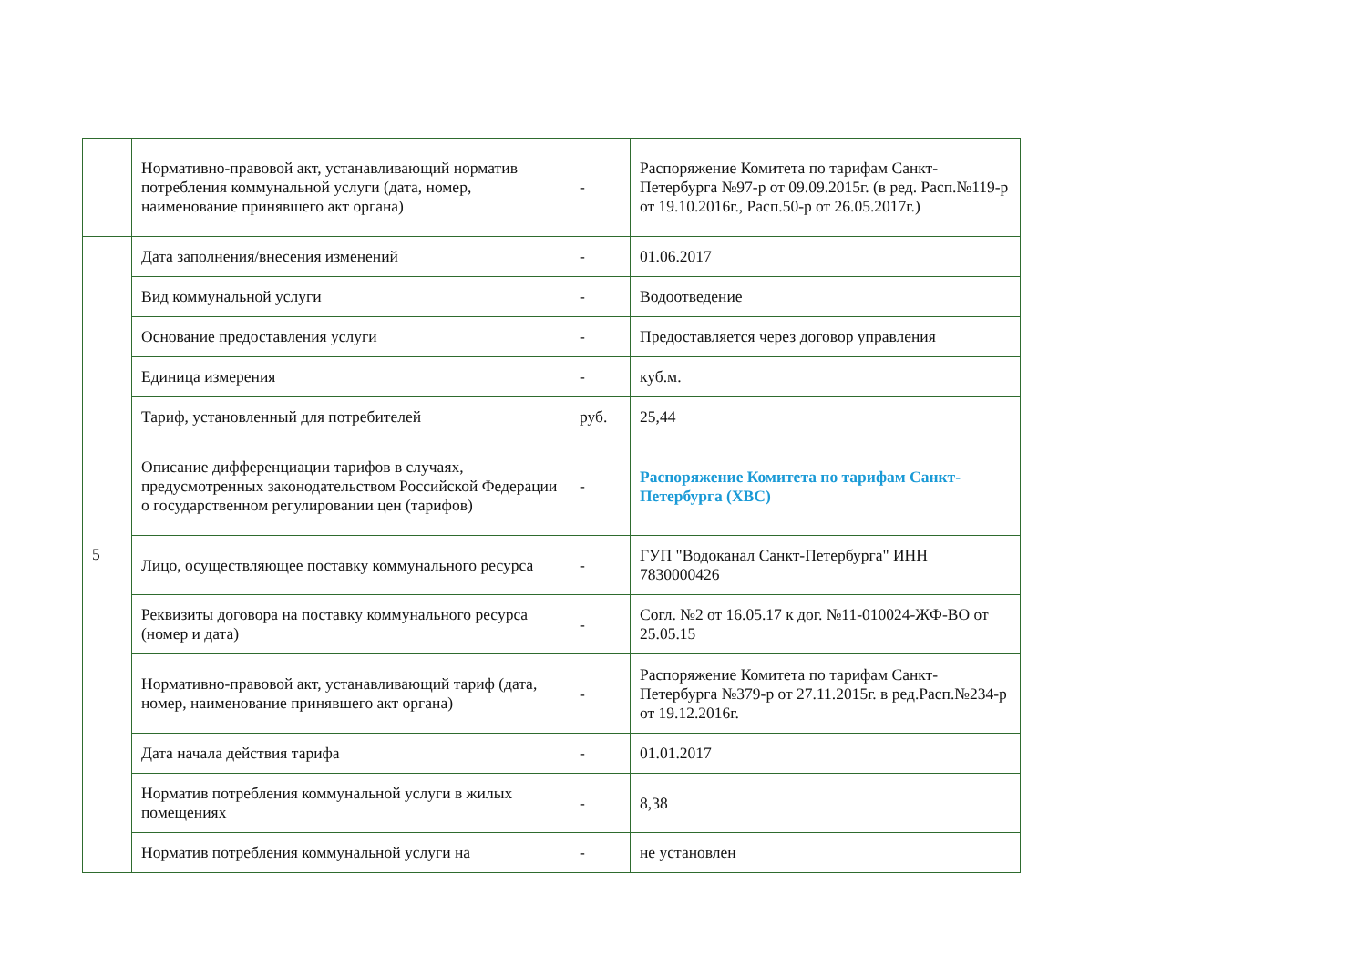| | Нормативно-правовой акт, устанавливающий норматив потребления коммунальной услуги (дата, номер, наименование принявшего акт органа) | - | Распоряжение Комитета по тарифам Санкт-Петербурга №97-р от 09.09.2015г. (в ред. Расп.№119-р от 19.10.2016г., Расп.50-р от 26.05.2017г.) |
| 5 | Дата заполнения/внесения изменений | - | 01.06.2017 |
| | Вид коммунальной услуги | - | Водоотведение |
| | Основание предоставления услуги | - | Предоставляется через договор управления |
| | Единица измерения | - | куб.м. |
| | Тариф, установленный для потребителей | руб. | 25,44 |
| | Описание дифференциации тарифов в случаях, предусмотренных законодательством Российской Федерации о государственном регулировании цен (тарифов) | - | Распоряжение Комитета по тарифам Санкт-Петербурга (ХВС) |
| | Лицо, осуществляющее поставку коммунального ресурса | - | ГУП "Водоканал Санкт-Петербурга" ИНН 7830000426 |
| | Реквизиты договора на поставку коммунального ресурса (номер и дата) | - | Согл. №2 от 16.05.17 к дог. №11-010024-ЖФ-ВО от 25.05.15 |
| | Нормативно-правовой акт, устанавливающий тариф (дата, номер, наименование принявшего акт органа) | - | Распоряжение Комитета по тарифам Санкт-Петербурга №379-р от 27.11.2015г. в ред.Расп.№234-р от 19.12.2016г. |
| | Дата начала действия тарифа | - | 01.01.2017 |
| | Норматив потребления коммунальной услуги в жилых помещениях | - | 8,38 |
| | Норматив потребления коммунальной услуги на | - | не установлен |